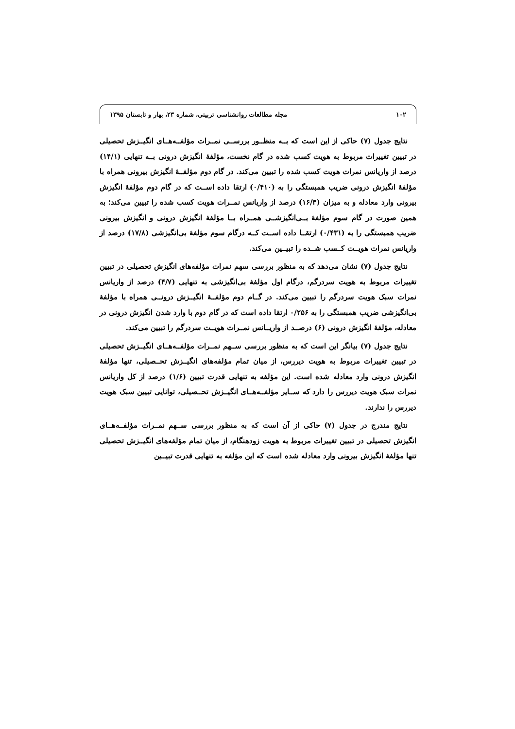۱۰۲ مجله مطالعات روانشناسی تربیتی، شماره ۲۳، بهار و تابستان ۱۳۹۵
نتایج جدول (۷) حاکی از این است که بــه منظــور بررســی نمــرات مؤلفــه‌هــای انگیــزش تحصیلی در تبیین تغییرات مربوط به هویت کسب شده در گام نخست، مؤلفهٔ انگیزش درونی بــه تنهایی (۱۴/۱) درصد از واریانس نمرات هویت کسب شده را تبیین می‌کند. در گام دوم مؤلفــهٔ انگیزش بیرونی همراه با مؤلفهٔ انگیزش درونی ضریب همبستگی را به (۰/۴۱۰) ارتقا داده اســت که در گام دوم مؤلفهٔ انگیزش بیرونی وارد معادله و به میزان (۱۶/۳) درصد از واریانس نمــرات هویت کسب شده را تبیین می‌کند؛ به همین صورت در گام سوم مؤلفهٔ بــی‌انگیزشــی همــراه بــا مؤلفهٔ انگیزش درونی و انگیزش بیرونی ضریب همبستگی را به (۰/۴۳۱) ارتقــا داده اســت کــه درگام سوم مؤلفهٔ بی‌انگیزشی (۱۷/۸) درصد از واریانس نمرات هویــت کــسب شــده را تبیــین می‌کند.
نتایج جدول (۷) نشان می‌دهد که به منظور بررسی سهم نمرات مؤلفه‌های انگیزش تحصیلی در تبیین تغییرات مربوط به هویت سردرگم، درگام اول مؤلفهٔ بی‌انگیزشی به تنهایی (۴/۷) درصد از واریانس نمرات سبک هویت سردرگم را تبیین می‌کند. در گــام دوم مؤلفــهٔ انگیــزش درونــی همراه با مؤلفهٔ بی‌انگیزشی ضریب همبستگی را به ۰/۲۵۶ ارتقا داده است که در گام دوم با وارد شدن انگیزش درونی در معادله، مؤلفهٔ انگیزش درونی (۶) درصــد از واریــانس نمــرات هویــت سردرگم را تبیین می‌کند.
نتایج جدول (۷) بیانگر این است که به منظور بررسی ســهم نمــرات مؤلفــه‌هــای انگیــزش تحصیلی در تبیین تغییرات مربوط به هویت دیررس، از میان تمام مؤلفه‌های انگیــزش تحــصیلی، تنها مؤلفهٔ انگیزش درونی وارد معادله شده است. این مؤلفه به تنهایی قدرت تبیین (۱/۶) درصد از کل واریانس نمرات سبک هویت دیررس را دارد که ســایر مؤلفــه‌هــای انگیــزش تحــصیلی، توانایی تبیین سبک هویت دیررس را ندارند.
نتایج مندرج در جدول (۷) حاکی از آن است که به منظور بررسی ســهم نمــرات مؤلفــه‌هــای انگیزش تحصیلی در تبیین تغییرات مربوط به هویت زودهنگام، از میان تمام مؤلفه‌های انگیــزش تحصیلی تنها مؤلفهٔ انگیزش بیرونی وارد معادله شده است که این مؤلفه به تنهایی قدرت تبیــین